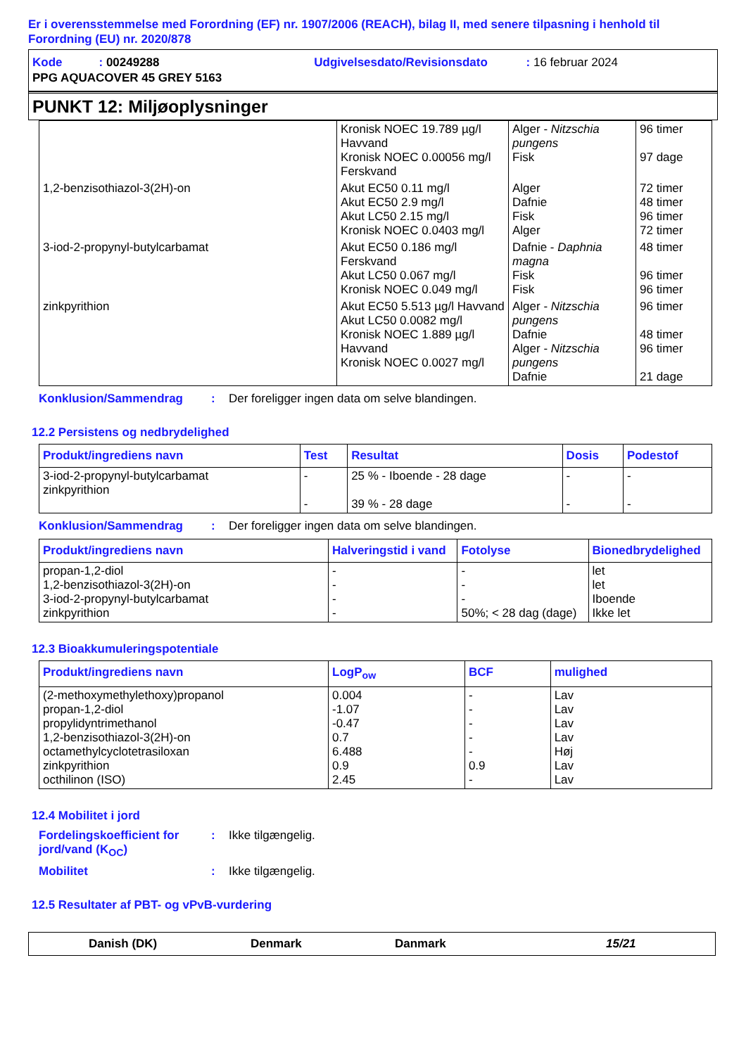Er i overensstemmelse med Forordning (EF) nr. 1907/2006 (REACH), bilag II, med senere tilpasning i henhold til Forordning (EU) nr. 2020/878
Kode : 00249288 Udgivelsesdato/Revisionsdato : 16 februar 2024
PPG AQUACOVER 45 GREY 5163
PUNKT 12: Miljøoplysninger
| | Kronisk NOEC 19.789 µg/l Havvand Kronisk NOEC 0.00056 mg/l Ferskvand | Alger - Nitzschia pungens Fisk | 96 timer 97 dage |
| 1,2-benzisothiazol-3(2H)-on | Akut EC50 0.11 mg/l Akut EC50 2.9 mg/l Akut LC50 2.15 mg/l Kronisk NOEC 0.0403 mg/l | Alger Dafnie Fisk Alger | 72 timer 48 timer 96 timer 72 timer |
| 3-iod-2-propynyl-butylcarbamat | Akut EC50 0.186 mg/l Ferskvand Akut LC50 0.067 mg/l Kronisk NOEC 0.049 mg/l | Dafnie - Daphnia magna Fisk Fisk | 48 timer 96 timer 96 timer |
| zinkpyrithion | Akut EC50 5.513 µg/l Havvand Akut LC50 0.0082 mg/l Kronisk NOEC 1.889 µg/l Havvand Kronisk NOEC 0.0027 mg/l | Alger - Nitzschia pungens Dafnie Alger - Nitzschia pungens Dafnie | 96 timer 48 timer 96 timer 21 dage |
Konklusion/Sammendrag: Der foreligger ingen data om selve blandingen.
12.2 Persistens og nedbrydelighed
| Produkt/ingrediens navn | Test | Resultat | Dosis | Podestof |
| --- | --- | --- | --- | --- |
| 3-iod-2-propynyl-butylcarbamat zinkpyrithion | - - | 25 % - Iboende - 28 dage 39 % - 28 dage | - - | - - |
Konklusion/Sammendrag: Der foreligger ingen data om selve blandingen.
| Produkt/ingrediens navn | Halveringstid i vand | Fotolyse | Bionedbrydelighed |
| --- | --- | --- | --- |
| propan-1,2-diol 1,2-benzisothiazol-3(2H)-on 3-iod-2-propynyl-butylcarbamat zinkpyrithion | - - - - | - - - 50%; < 28 dag (dage) | let let Iboende Ikke let |
12.3 Bioakkumuleringspotentiale
| Produkt/ingrediens navn | LogP<sub>ow</sub> | BCF | mulighed |
| --- | --- | --- | --- |
| (2-methoxymethylethoxy)propanol propan-1,2-diol propylidyntrimethanol 1,2-benzisothiazol-3(2H)-on octamethylcyclotetrasiloxan zinkpyrithion octhilinon (ISO) | 0.004 -1.07 -0.47 0.7 6.488 0.9 2.45 | - - - - - 0.9 - | Lav Lav Lav Lav Høj Lav Lav |
12.4 Mobilitet i jord
Fordelingskoefficient for jord/vand (K<sub>OC</sub>): Ikke tilgængelig.
Mobilitet: Ikke tilgængelig.
12.5 Resultater af PBT- og vPvB-vurdering
Danish (DK) Denmark Danmark 15/21